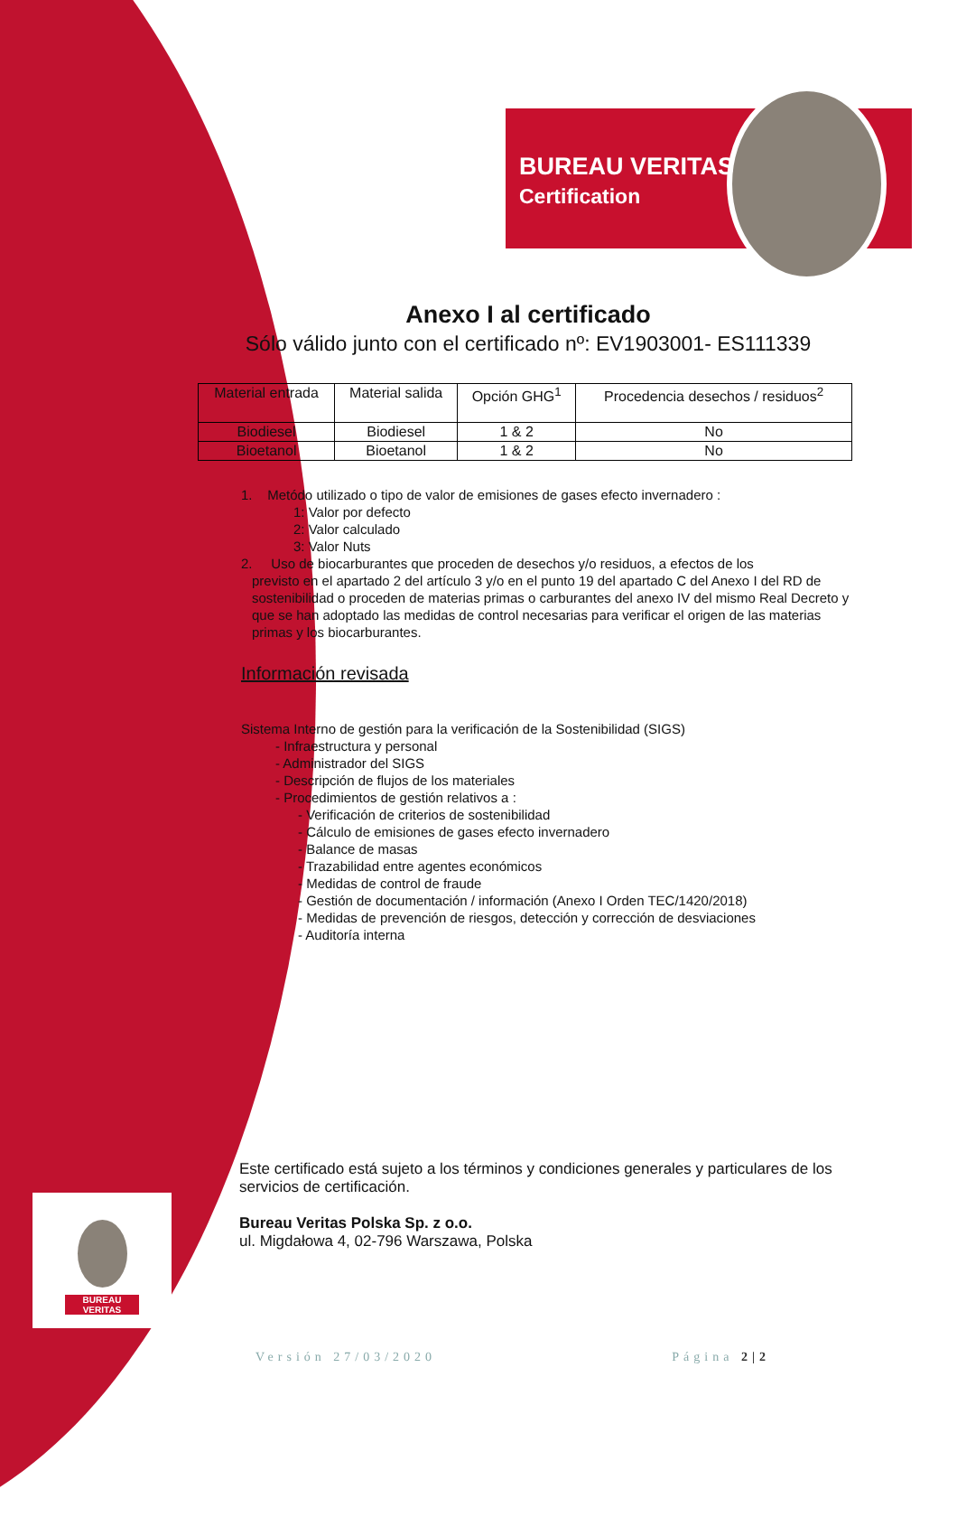BUREAU
VERITAS
BUREAU VERITAS
Certification
Anexo I al certificado
Sólo válido junto con el certificado nº: EV1903001- ES111339
| Material entrada | Material salida | Opción GHG<sup>1</sup> | Procedencia desechos / residuos<sup>2</sup> |
| --- | --- | --- | --- |
| Biodiesel | Biodiesel | 1 & 2 | No |
| Bioetanol | Bioetanol | 1 & 2 | No |
1. Metódo utilizado o tipo de valor de emisiones de gases efecto invernadero :
1: Valor por defecto
2: Valor calculado
3: Valor Nuts
2. Uso de biocarburantes que proceden de desechos y/o residuos, a efectos de los
previsto en el apartado 2 del artículo 3 y/o en el punto 19 del apartado C del Anexo I del RD de sostenibilidad o proceden de materias primas o carburantes del anexo IV del mismo Real Decreto y que se han adoptado las medidas de control necesarias para verificar el origen de las materias primas y los biocarburantes.
Información revisada
Sistema Interno de gestión para la verificación de la Sostenibilidad (SIGS)
- Infraestructura y personal
- Administrador del SIGS
- Descripción de flujos de los materiales
- Procedimientos de gestión relativos a :
- Verificación de criterios de sostenibilidad
- Cálculo de emisiones de gases efecto invernadero
- Balance de masas
- Trazabilidad entre agentes económicos
- Medidas de control de fraude
- Gestión de documentación / información (Anexo I Orden TEC/1420/2018)
- Medidas de prevención de riesgos, detección y corrección de desviaciones
- Auditoría interna
Este certificado está sujeto a los términos y condiciones generales y particulares de los servicios de certificación.
Bureau Veritas Polska Sp. z o.o.
ul. Migdałowa 4, 02-796 Warszawa, Polska
Versión 27/03/2020 Página 2|2